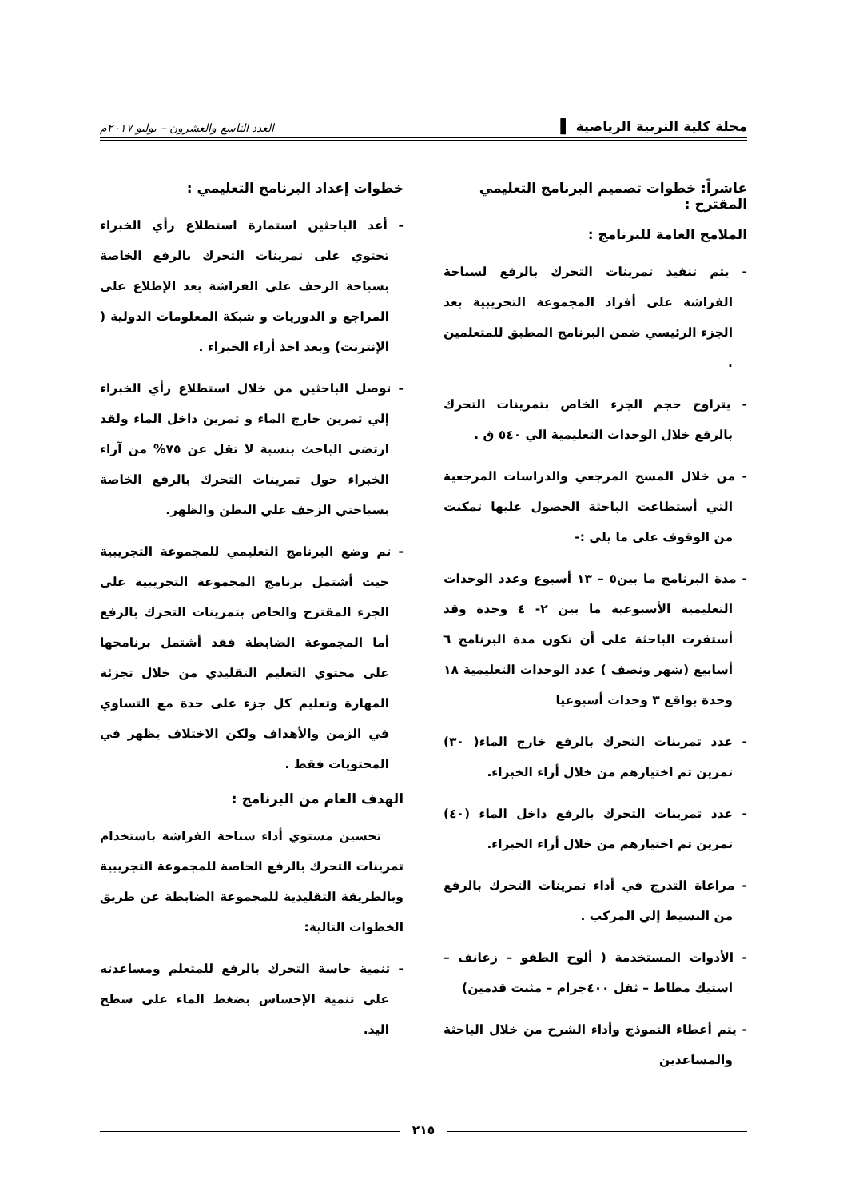مجلة كلية التربية الرياضية ▌ العدد التاسع والعشرون – يوليو ٢٠١٧م
عاشراً: خطوات تصميم البرنامج التعليمي المقترح :
الملامح العامة للبرنامج :
- يتم تنفيذ تمرينات التحرك بالرفع لسباحة الفراشة على أفراد المجموعة التجريبية بعد الجزء الرئيسي ضمن البرنامج المطبق للمتعلمين .
- يتراوح حجم الجزء الخاص بتمرينات التحرك بالرفع خلال الوحدات التعليمية الي ٥٤٠ ق .
- من خلال المسح المرجعي والدراسات المرجعية التي أستطاعت الباحثة الحصول عليها تمكنت من الوقوف على ما يلي :-
- مدة البرنامج ما بين٥ – ١٣ أسبوع وعدد الوحدات التعليمية الأسبوعية ما بين ٢- ٤ وحدة وقد أستقرت الباحثة على أن تكون مدة البرنامج ٦ أسابيع (شهر ونصف ) عدد الوحدات التعليمية ١٨ وحدة بواقع ٣ وحدات أسبوعيا
- عدد تمرينات التحرك بالرفع خارج الماء( ٣٠) تمرين تم اختيارهم من خلال أراء الخبراء.
- عدد تمرينات التحرك بالرفع داخل الماء (٤٠) تمرين تم اختيارهم من خلال أراء الخبراء.
- مراعاة التدرج في أداء تمرينات التحرك بالرفع من البسيط إلي المركب .
- الأدوات المستخدمة ( ألوح الطفو – زعانف – استيك مطاط – ثقل ٤٠٠جرام – مثبت قدمين)
- يتم أعطاء النموذج وأداء الشرح من خلال الباحثة والمساعدين
خطوات إعداد البرنامج التعليمي :
- أعد الباحثين استمارة استطلاع رأي الخبراء تحتوي على تمرينات التحرك بالرفع الخاصة بسباحة الزحف علي الفراشة بعد الإطلاع على المراجع و الدوريات و شبكة المعلومات الدولية ( الإنترنت) وبعد اخذ أراء الخبراء .
- توصل الباحثين من خلال استطلاع رأي الخبراء إلي تمرين خارج الماء و تمرين داخل الماء ولقد ارتضى الباحث بنسبة لا تقل عن ٧٥% من آراء الخبراء حول تمرينات التحرك بالرفع الخاصة بسباحتي الزحف علي البطن والظهر.
- تم وضع البرنامج التعليمي للمجموعة التجريبية حيث أشتمل برنامج المجموعة التجريبية على الجزء المقترح والخاص بتمرينات التحرك بالرفع أما المجموعة الضابطة فقد أشتمل برنامجها على محتوي التعليم التقليدي من خلال تجزئة المهارة وتعليم كل جزء على حدة مع التساوي في الزمن والأهداف ولكن الاختلاف يظهر في المحتويات فقط .
الهدف العام من البرنامج :
تحسين مستوي أداء سباحة الفراشة باستخدام تمرينات التحرك بالرفع الخاصة للمجموعة التجريبية وبالطريقة التقليدية للمجموعة الضابطة عن طريق الخطوات التالية:
- تنمية حاسة التحرك بالرفع للمتعلم ومساعدته علي تنمية الإحساس بضغط الماء علي سطح اليد.
٢١٥